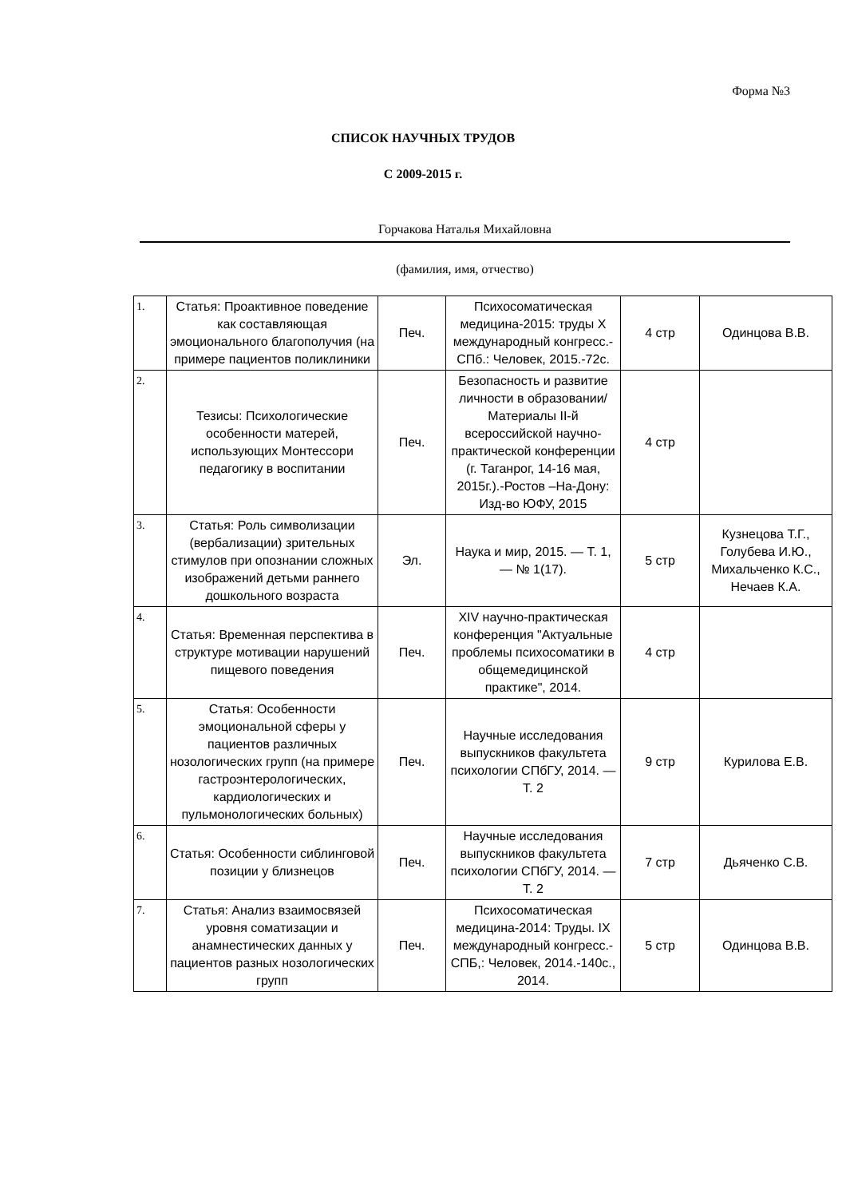Форма №3
СПИСОК НАУЧНЫХ ТРУДОВ
С 2009-2015 г.
Горчакова Наталья Михайловна
(фамилия, имя, отчество)
| 1. | Статья: Проактивное поведение как составляющая эмоционального благополучия (на примере пациентов поликлиники | Печ. | Психосоматическая медицина-2015: труды X международный конгресс.-СПб.: Человек, 2015.-72с. | 4 стр | Одинцова В.В. |
| 2. | Тезисы: Психологические особенности матерей, использующих Монтессори педагогику в воспитании | Печ. | Безопасность и развитие личности в образовании/Материалы II-й всероссийской научно-практической конференции (г. Таганрог, 14-16 мая, 2015г.).-Ростов –На-Дону: Изд-во ЮФУ, 2015 | 4 стр | |
| 3. | Статья: Роль символизации (вербализации) зрительных стимулов при опознании сложных изображений детьми раннего дошкольного возраста | Эл. | Наука и мир, 2015. — Т. 1, — № 1(17). | 5 стр | Кузнецова Т.Г., Голубева И.Ю., Михальченко К.С., Нечаев К.А. |
| 4. | Статья: Временная перспектива в структуре мотивации нарушений пищевого поведения | Печ. | XIV научно-практическая конференция "Актуальные проблемы психосоматики в общемедицинской практике", 2014. | 4 стр | |
| 5. | Статья: Особенности эмоциональной сферы у пациентов различных нозологических групп (на примере гастроэнтерологических, кардиологических и пульмонологических больных) | Печ. | Научные исследования выпускников факультета психологии СПбГУ, 2014. — Т. 2 | 9 стр | Курилова Е.В. |
| 6. | Статья: Особенности сиблинговой позиции у близнецов | Печ. | Научные исследования выпускников факультета психологии СПбГУ, 2014. — Т. 2 | 7 стр | Дьяченко С.В. |
| 7. | Статья: Анализ взаимосвязей уровня соматизации и анамнестических данных у пациентов разных нозологических групп | Печ. | Психосоматическая медицина-2014: Труды. IX международный конгресс.-СПБ,: Человек, 2014.-140с., 2014. | 5 стр | Одинцова В.В. |